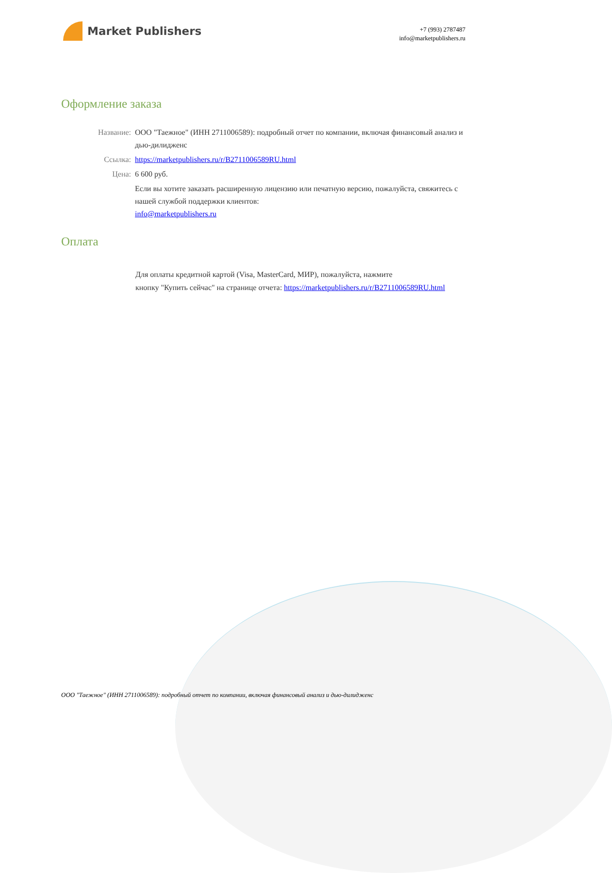Market Publishers
+7 (993) 2787487
info@marketpublishers.ru
Оформление заказа
| Название: | ООО "Таежное" (ИНН 2711006589): подробный отчет по компании, включая финансовый анализ и дью-дилидженс |
| Ссылка: | https://marketpublishers.ru/r/B2711006589RU.html |
| Цена: | 6 600 руб. |
| | Если вы хотите заказать расширенную лицензию или печатную версию, пожалуйста, свяжитесь с нашей службой поддержки клиентов: info@marketpublishers.ru |
Оплата
Для оплаты кредитной картой (Visa, MasterCard, МИР), пожалуйста, нажмите
кнопку "Купить сейчас" на странице отчета: https://marketpublishers.ru/r/B2711006589RU.html
ООО "Таежное" (ИНН 2711006589): подробный отчет по компании, включая финансовый анализ и дью-дилидженс